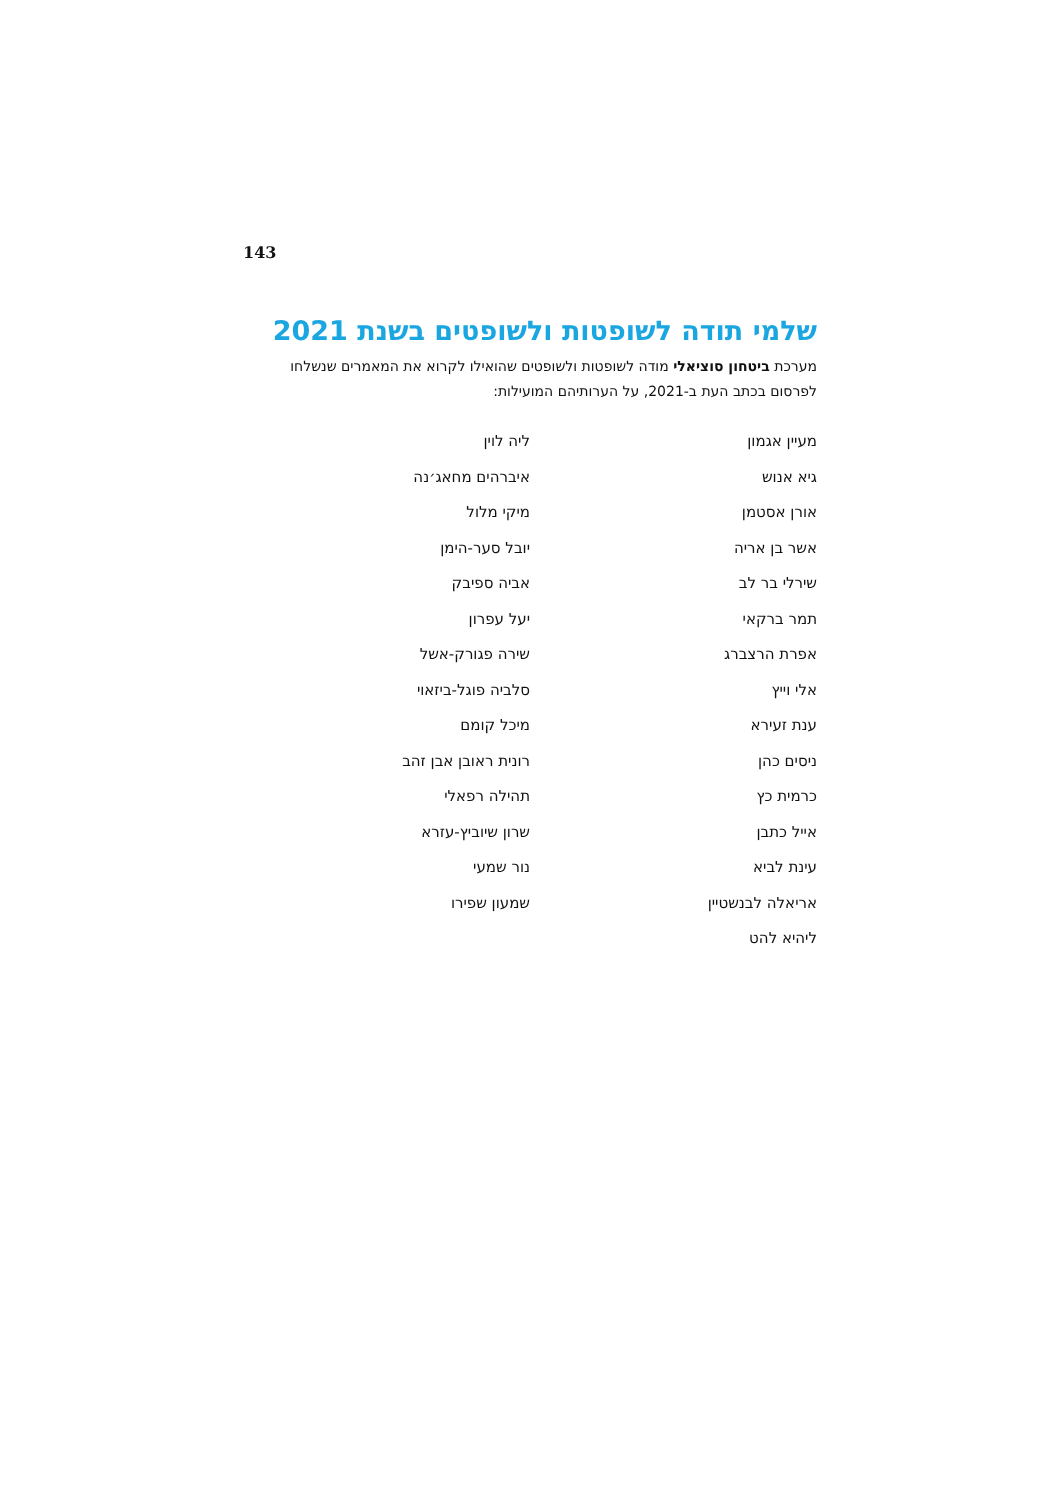143
שלמי תודה לשופטות ולשופטים בשנת 2021
מערכת ביטחון סוציאלי מודה לשופטות ולשופטים שהואילו לקרוא את המאמרים שנשלחו לפרסום בכתב העת ב-2021, על הערותיהם המועילות:
מעיין אגמון
גיא אנוש
אורן אסטמן
אשר בן אריה
שירלי בר לב
תמר ברקאי
אפרת הרצברג
אלי וייץ
ענת זעירא
ניסים כהן
כרמית כץ
אייל כתבן
עינת לביא
אריאלה לבנשטיין
ליהיא להט
ליה לוין
איברהים מחאג׳נה
מיקי מלול
יובל סער-הימן
אביה ספיבק
יעל עפרון
שירה פגורק-אשל
סלביה פוגל-ביזאוי
מיכל קומם
רונית ראובן אבן זהב
תהילה רפאלי
שרון שיוביץ-עזרא
נור שמעי
שמעון שפירו